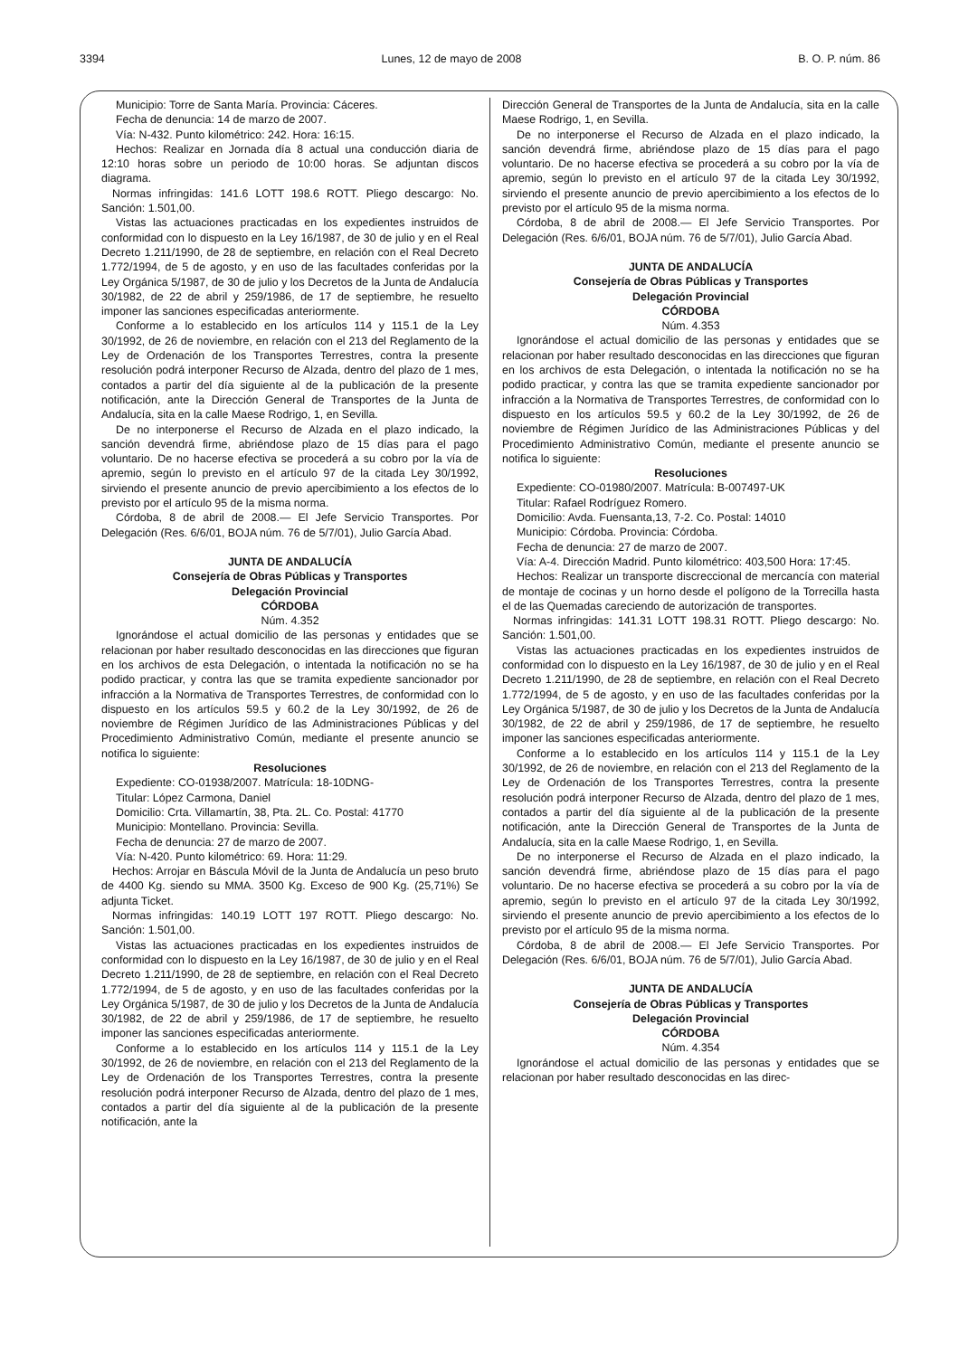3394 Lunes, 12 de mayo de 2008 B. O. P. núm. 86
Municipio: Torre de Santa María. Provincia: Cáceres.
Fecha de denuncia: 14 de marzo de 2007.
Vía: N-432. Punto kilométrico: 242. Hora: 16:15.
Hechos: Realizar en Jornada día 8 actual una conducción diaria de 12:10 horas sobre un periodo de 10:00 horas. Se adjuntan discos diagrama.
Normas infringidas: 141.6 LOTT 198.6 ROTT. Pliego descargo: No. Sanción: 1.501,00.
Vistas las actuaciones practicadas en los expedientes instruidos de conformidad con lo dispuesto en la Ley 16/1987, de 30 de julio y en el Real Decreto 1.211/1990, de 28 de septiembre, en relación con el Real Decreto 1.772/1994, de 5 de agosto, y en uso de las facultades conferidas por la Ley Orgánica 5/1987, de 30 de julio y los Decretos de la Junta de Andalucía 30/1982, de 22 de abril y 259/1986, de 17 de septiembre, he resuelto imponer las sanciones especificadas anteriormente.
Conforme a lo establecido en los artículos 114 y 115.1 de la Ley 30/1992, de 26 de noviembre, en relación con el 213 del Reglamento de la Ley de Ordenación de los Transportes Terrestres, contra la presente resolución podrá interponer Recurso de Alzada, dentro del plazo de 1 mes, contados a partir del día siguiente al de la publicación de la presente notificación, ante la Dirección General de Transportes de la Junta de Andalucía, sita en la calle Maese Rodrigo, 1, en Sevilla.
De no interponerse el Recurso de Alzada en el plazo indicado, la sanción devendrá firme, abriéndose plazo de 15 días para el pago voluntario. De no hacerse efectiva se procederá a su cobro por la vía de apremio, según lo previsto en el artículo 97 de la citada Ley 30/1992, sirviendo el presente anuncio de previo apercibimiento a los efectos de lo previsto por el artículo 95 de la misma norma.
Córdoba, 8 de abril de 2008.— El Jefe Servicio Transportes. Por Delegación (Res. 6/6/01, BOJA núm. 76 de 5/7/01), Julio García Abad.
JUNTA DE ANDALUCÍA
Consejería de Obras Públicas y Transportes
Delegación Provincial
CÓRDOBA
Núm. 4.352
Ignorándose el actual domicilio de las personas y entidades que se relacionan por haber resultado desconocidas en las direcciones que figuran en los archivos de esta Delegación, o intentada la notificación no se ha podido practicar, y contra las que se tramita expediente sancionador por infracción a la Normativa de Transportes Terrestres, de conformidad con lo dispuesto en los artículos 59.5 y 60.2 de la Ley 30/1992, de 26 de noviembre de Régimen Jurídico de las Administraciones Públicas y del Procedimiento Administrativo Común, mediante el presente anuncio se notifica lo siguiente:
Resoluciones
Expediente: CO-01938/2007. Matrícula: 18-10DNG-
Titular: López Carmona, Daniel
Domicilio: Crta. Villamartín, 38, Pta. 2L. Co. Postal: 41770
Municipio: Montellano. Provincia: Sevilla.
Fecha de denuncia: 27 de marzo de 2007.
Vía: N-420. Punto kilométrico: 69. Hora: 11:29.
Hechos: Arrojar en Báscula Móvil de la Junta de Andalucía un peso bruto de 4400 Kg. siendo su MMA. 3500 Kg. Exceso de 900 Kg. (25,71%) Se adjunta Ticket.
Normas infringidas: 140.19 LOTT 197 ROTT. Pliego descargo: No. Sanción: 1.501,00.
Vistas las actuaciones practicadas en los expedientes instruidos de conformidad con lo dispuesto en la Ley 16/1987, de 30 de julio y en el Real Decreto 1.211/1990, de 28 de septiembre, en relación con el Real Decreto 1.772/1994, de 5 de agosto, y en uso de las facultades conferidas por la Ley Orgánica 5/1987, de 30 de julio y los Decretos de la Junta de Andalucía 30/1982, de 22 de abril y 259/1986, de 17 de septiembre, he resuelto imponer las sanciones especificadas anteriormente.
Conforme a lo establecido en los artículos 114 y 115.1 de la Ley 30/1992, de 26 de noviembre, en relación con el 213 del Reglamento de la Ley de Ordenación de los Transportes Terrestres, contra la presente resolución podrá interponer Recurso de Alzada, dentro del plazo de 1 mes, contados a partir del día siguiente al de la publicación de la presente notificación, ante la
Dirección General de Transportes de la Junta de Andalucía, sita en la calle Maese Rodrigo, 1, en Sevilla.
De no interponerse el Recurso de Alzada en el plazo indicado, la sanción devendrá firme, abriéndose plazo de 15 días para el pago voluntario. De no hacerse efectiva se procederá a su cobro por la vía de apremio, según lo previsto en el artículo 97 de la citada Ley 30/1992, sirviendo el presente anuncio de previo apercibimiento a los efectos de lo previsto por el artículo 95 de la misma norma.
Córdoba, 8 de abril de 2008.— El Jefe Servicio Transportes. Por Delegación (Res. 6/6/01, BOJA núm. 76 de 5/7/01), Julio García Abad.
JUNTA DE ANDALUCÍA
Consejería de Obras Públicas y Transportes
Delegación Provincial
CÓRDOBA
Núm. 4.353
Ignorándose el actual domicilio de las personas y entidades que se relacionan por haber resultado desconocidas en las direcciones que figuran en los archivos de esta Delegación, o intentada la notificación no se ha podido practicar, y contra las que se tramita expediente sancionador por infracción a la Normativa de Transportes Terrestres, de conformidad con lo dispuesto en los artículos 59.5 y 60.2 de la Ley 30/1992, de 26 de noviembre de Régimen Jurídico de las Administraciones Públicas y del Procedimiento Administrativo Común, mediante el presente anuncio se notifica lo siguiente:
Resoluciones
Expediente: CO-01980/2007. Matrícula: B-007497-UK
Titular: Rafael Rodríguez Romero.
Domicilio: Avda. Fuensanta,13, 7-2. Co. Postal: 14010
Municipio: Córdoba. Provincia: Córdoba.
Fecha de denuncia: 27 de marzo de 2007.
Vía: A-4. Dirección Madrid. Punto kilométrico: 403,500 Hora: 17:45.
Hechos: Realizar un transporte discreccional de mercancía con material de montaje de cocinas y un horno desde el polígono de la Torrecilla hasta el de las Quemadas careciendo de autorización de transportes.
Normas infringidas: 141.31 LOTT 198.31 ROTT. Pliego descargo: No. Sanción: 1.501,00.
Vistas las actuaciones practicadas en los expedientes instruidos de conformidad con lo dispuesto en la Ley 16/1987, de 30 de julio y en el Real Decreto 1.211/1990, de 28 de septiembre, en relación con el Real Decreto 1.772/1994, de 5 de agosto, y en uso de las facultades conferidas por la Ley Orgánica 5/1987, de 30 de julio y los Decretos de la Junta de Andalucía 30/1982, de 22 de abril y 259/1986, de 17 de septiembre, he resuelto imponer las sanciones especificadas anteriormente.
Conforme a lo establecido en los artículos 114 y 115.1 de la Ley 30/1992, de 26 de noviembre, en relación con el 213 del Reglamento de la Ley de Ordenación de los Transportes Terrestres, contra la presente resolución podrá interponer Recurso de Alzada, dentro del plazo de 1 mes, contados a partir del día siguiente al de la publicación de la presente notificación, ante la Dirección General de Transportes de la Junta de Andalucía, sita en la calle Maese Rodrigo, 1, en Sevilla.
De no interponerse el Recurso de Alzada en el plazo indicado, la sanción devendrá firme, abriéndose plazo de 15 días para el pago voluntario. De no hacerse efectiva se procederá a su cobro por la vía de apremio, según lo previsto en el artículo 97 de la citada Ley 30/1992, sirviendo el presente anuncio de previo apercibimiento a los efectos de lo previsto por el artículo 95 de la misma norma.
Córdoba, 8 de abril de 2008.— El Jefe Servicio Transportes. Por Delegación (Res. 6/6/01, BOJA núm. 76 de 5/7/01), Julio García Abad.
JUNTA DE ANDALUCÍA
Consejería de Obras Públicas y Transportes
Delegación Provincial
CÓRDOBA
Núm. 4.354
Ignorándose el actual domicilio de las personas y entidades que se relacionan por haber resultado desconocidas en las direc-